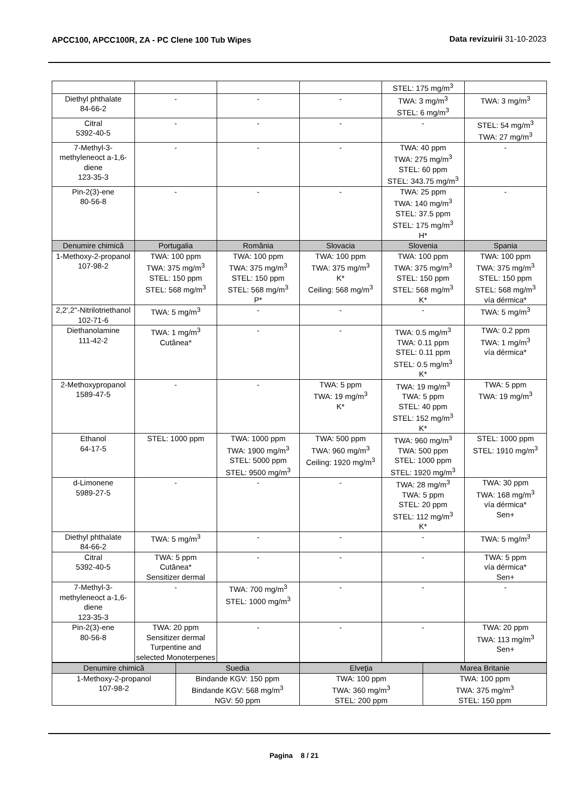APCC100, APCC100R, ZA - PC Clene 100 Tub Wipes
Data revizuirii 31-10-2023
| | | | | STEL: 175 mg/m<sup>3</sup> | |
| Diethyl phthalate 84-66-2 | - | - | - | TWA: 3 mg/m<sup>3</sup> STEL: 6 mg/m<sup>3</sup> | TWA: 3 mg/m<sup>3</sup> |
| Citral 5392-40-5 | - | - | - | - | STEL: 54 mg/m<sup>3</sup> TWA: 27 mg/m<sup>3</sup> |
| 7-Methyl-3-methyleneoct a-1,6-diene 123-35-3 | - | - | - | TWA: 40 ppm TWA: 275 mg/m<sup>3</sup> STEL: 60 ppm STEL: 343.75 mg/m<sup>3</sup> | - |
| Pin-2(3)-ene 80-56-8 | - | - | - | TWA: 25 ppm TWA: 140 mg/m<sup>3</sup> STEL: 37.5 ppm STEL: 175 mg/m<sup>3</sup> H* | - |
| Denumire chimică | Portugalia | România | Slovacia | Slovenia | Spania |
| 1-Methoxy-2-propanol 107-98-2 | TWA: 100 ppm TWA: 375 mg/m<sup>3</sup> STEL: 150 ppm STEL: 568 mg/m<sup>3</sup> | TWA: 100 ppm TWA: 375 mg/m<sup>3</sup> STEL: 150 ppm STEL: 568 mg/m<sup>3</sup> P* | TWA: 100 ppm TWA: 375 mg/m<sup>3</sup> K* Ceiling: 568 mg/m<sup>3</sup> | TWA: 100 ppm TWA: 375 mg/m<sup>3</sup> STEL: 150 ppm STEL: 568 mg/m<sup>3</sup> K* | TWA: 100 ppm TWA: 375 mg/m<sup>3</sup> STEL: 150 ppm STEL: 568 mg/m<sup>3</sup> vía dérmica* |
| 2,2',2''-Nitrilotriethanol 102-71-6 | TWA: 5 mg/m<sup>3</sup> | - | - | - | TWA: 5 mg/m<sup>3</sup> |
| Diethanolamine 111-42-2 | TWA: 1 mg/m<sup>3</sup> Cutânea* | - | - | TWA: 0.5 mg/m<sup>3</sup> TWA: 0.11 ppm STEL: 0.11 ppm STEL: 0.5 mg/m<sup>3</sup> K* | TWA: 0.2 ppm TWA: 1 mg/m<sup>3</sup> vía dérmica* |
| 2-Methoxypropanol 1589-47-5 | - | - | TWA: 5 ppm TWA: 19 mg/m<sup>3</sup> K* | TWA: 19 mg/m<sup>3</sup> TWA: 5 ppm STEL: 40 ppm STEL: 152 mg/m<sup>3</sup> K* | TWA: 5 ppm TWA: 19 mg/m<sup>3</sup> |
| Ethanol 64-17-5 | STEL: 1000 ppm | TWA: 1000 ppm TWA: 1900 mg/m<sup>3</sup> STEL: 5000 ppm STEL: 9500 mg/m<sup>3</sup> | TWA: 500 ppm TWA: 960 mg/m<sup>3</sup> Ceiling: 1920 mg/m<sup>3</sup> | TWA: 960 mg/m<sup>3</sup> TWA: 500 ppm STEL: 1000 ppm STEL: 1920 mg/m<sup>3</sup> | STEL: 1000 ppm STEL: 1910 mg/m<sup>3</sup> |
| d-Limonene 5989-27-5 | - | - | - | TWA: 28 mg/m<sup>3</sup> TWA: 5 ppm STEL: 20 ppm STEL: 112 mg/m<sup>3</sup> K* | TWA: 30 ppm TWA: 168 mg/m<sup>3</sup> vía dérmica* Sen+ |
| Diethyl phthalate 84-66-2 | TWA: 5 mg/m<sup>3</sup> | - | - | - | TWA: 5 mg/m<sup>3</sup> |
| Citral 5392-40-5 | TWA: 5 ppm Cutânea* Sensitizer dermal | - | - | - | TWA: 5 ppm vía dérmica* Sen+ |
| 7-Methyl-3-methyleneoct a-1,6-diene 123-35-3 | - | TWA: 700 mg/m<sup>3</sup> STEL: 1000 mg/m<sup>3</sup> | - | - | - |
| Pin-2(3)-ene 80-56-8 | TWA: 20 ppm Sensitizer dermal Turpentine and selected Monoterpenes | - | - | - | TWA: 20 ppm TWA: 113 mg/m<sup>3</sup> Sen+ |
| Denumire chimică | Suedia | Elveţia | Marea Britanie |
| --- | --- | --- | --- |
| 1-Methoxy-2-propanol 107-98-2 | Bindande KGV: 150 ppm Bindande KGV: 568 mg/m<sup>3</sup> NGV: 50 ppm | TWA: 100 ppm TWA: 360 mg/m<sup>3</sup> STEL: 200 ppm | TWA: 100 ppm TWA: 375 mg/m<sup>3</sup> STEL: 150 ppm |
Pagina 8 / 21